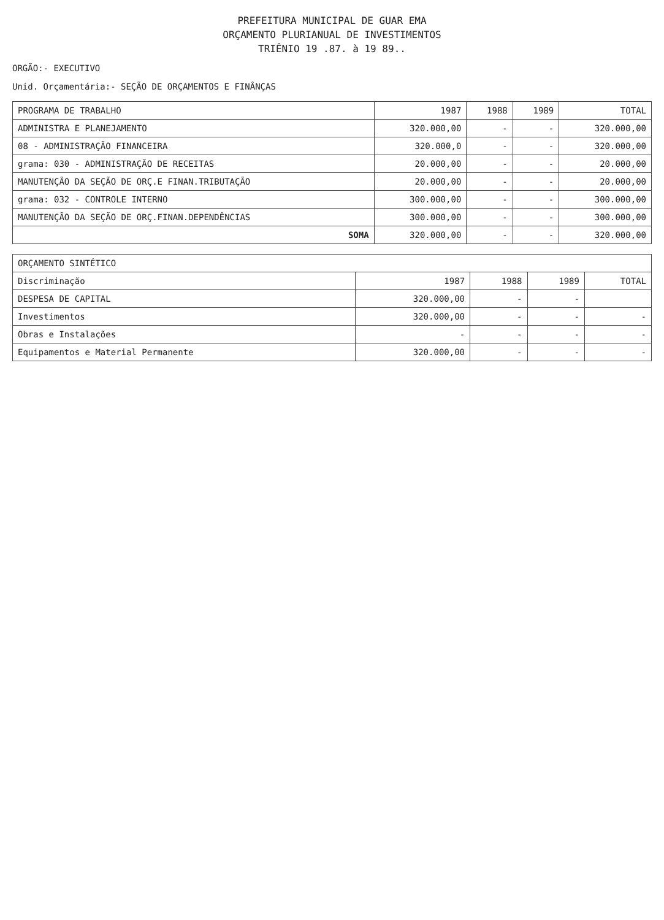PREFEITURA MUNICIPAL DE GUAR EMA
ORÇAMENTO PLURIANUAL DE INVESTIMENTOS
TRIÊNIO 19 .87. à 19 89..
ORGÃO:- EXECUTIVO
Unid. Orçamentária:- SEÇÃO DE ORÇAMENTOS E FINÂNÇAS
| PROGRAMA DE TRABALHO | 1987 | 1988 | 1989 | TOTAL |
| --- | --- | --- | --- | --- |
| ADMINISTRA E PLANEJAMENTO | 320.000,00 | - | - | 320.000,00 |
| 08 - ADMINISTRAÇÃO FINANCEIRA | 320.000,0 | - | - | 320.000,00 |
| grama: 030 - ADMINISTRAÇÃO DE RECEITAS | 20.000,00 | - | - | 20.000,00 |
| MANUTENÇÃO DA SEÇÃO DE ORÇ.E FINAN.TRIBUTAÇÃO | 20.000,00 | - | - | 20.000,00 |
| grama: 032 - CONTROLE INTERNO | 300.000,00 | - | - | 300.000,00 |
| MANUTENÇÃO DA SEÇÃO DE ORÇ.FINAN.DEPENDÊNCIAS | 300.000,00 | - | - | 300.000,00 |
| SOMA | 320.000,00 | - | - | 320.000,00 |
| ORÇAMENTO SINTÉTICO | | | | |
| --- | --- | --- | --- | --- |
| Discriminação | 1987 | 1988 | 1989 | TOTAL |
| DESPESA DE CAPITAL | 320.000,00 | - | - | |
| Investimentos | 320.000,00 | - | - | - |
| Obras e Instalações | - | - | - | - |
| Equipamentos e Material Permanente | 320.000,00 | - | - | - |